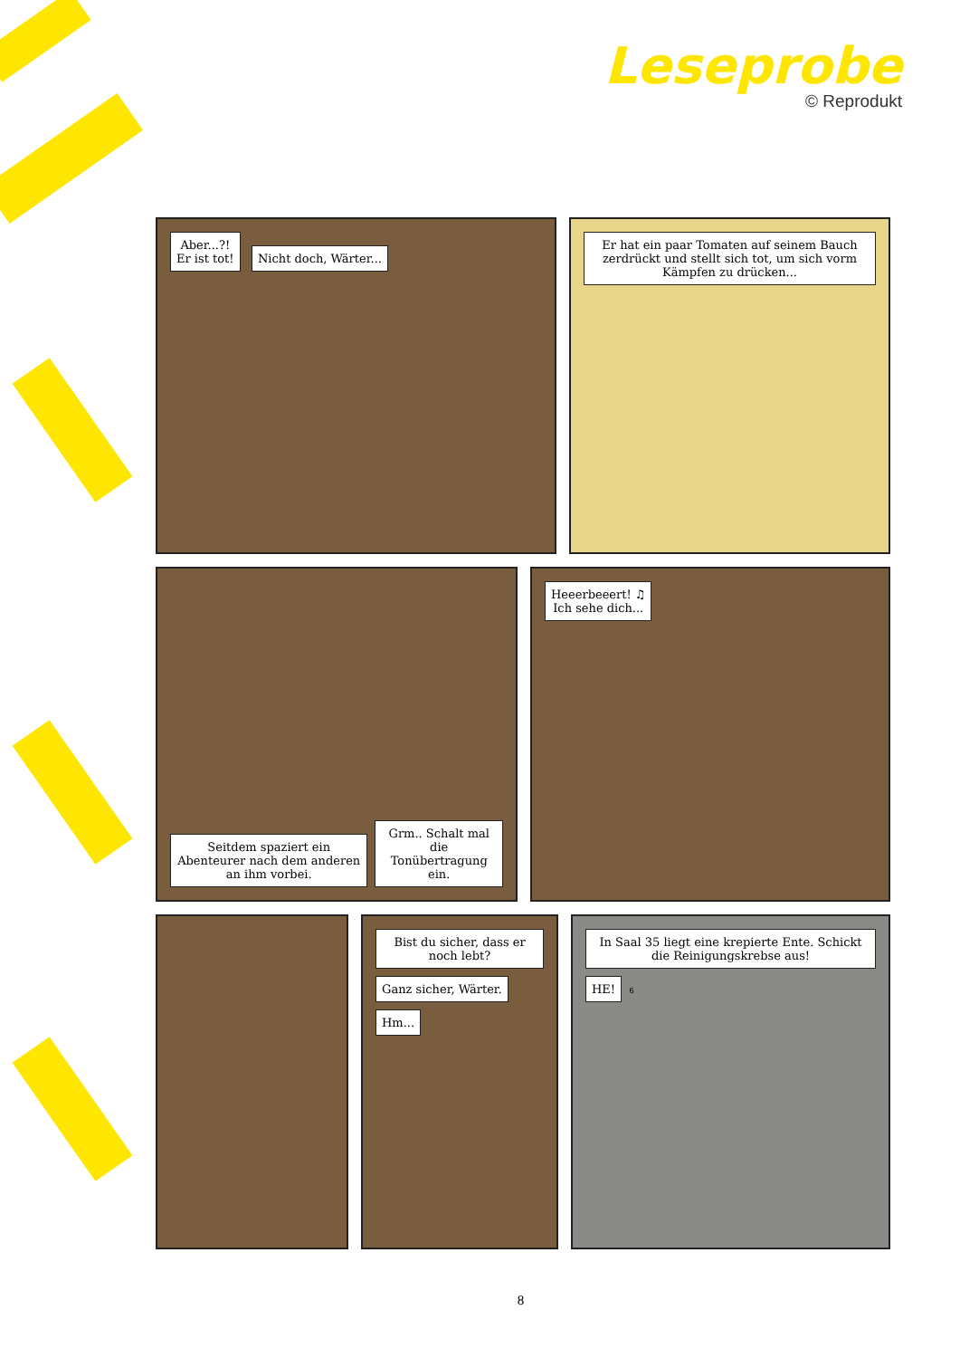Leseprobe
© Reprodukt
Aber...?!
Er ist tot! Nicht doch, Wärter...
Er hat ein paar Tomaten auf seinem Bauch zerdrückt und stellt sich tot, um sich vorm Kämpfen zu drücken...
Seitdem spaziert ein Abenteurer nach dem anderen an ihm vorbei. Grm.. Schalt mal die Tonübertragung ein.
Heeerbeeert! ♫
Ich sehe dich...
Bist du sicher, dass er noch lebt? Ganz sicher, Wärter. Hm...
In Saal 35 liegt eine krepierte Ente. Schickt die Reinigungskrebse aus! HE! 6
8